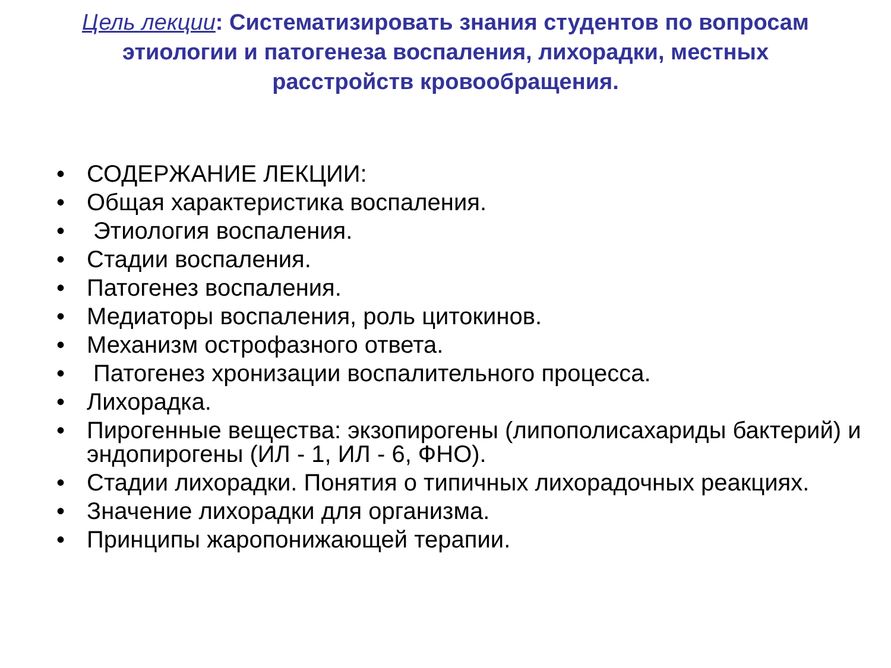Цель лекции: Систематизировать знания студентов по вопросам этиологии и патогенеза воспаления, лихорадки, местных расстройств кровообращения.
• СОДЕРЖАНИЕ ЛЕКЦИИ:
• Общая характеристика воспаления.
• Этиология воспаления.
• Стадии воспаления.
• Патогенез воспаления.
• Медиаторы воспаления, роль цитокинов.
• Механизм острофазного ответа.
• Патогенез хронизации воспалительного процесса.
• Лихорадка.
• Пирогенные вещества: экзопирогены (липополисахариды бактерий) и эндопирогены (ИЛ - 1, ИЛ - 6, ФНО).
• Стадии лихорадки. Понятия о типичных лихорадочных реакциях.
• Значение лихорадки для организма.
• Принципы жаропонижающей терапии.